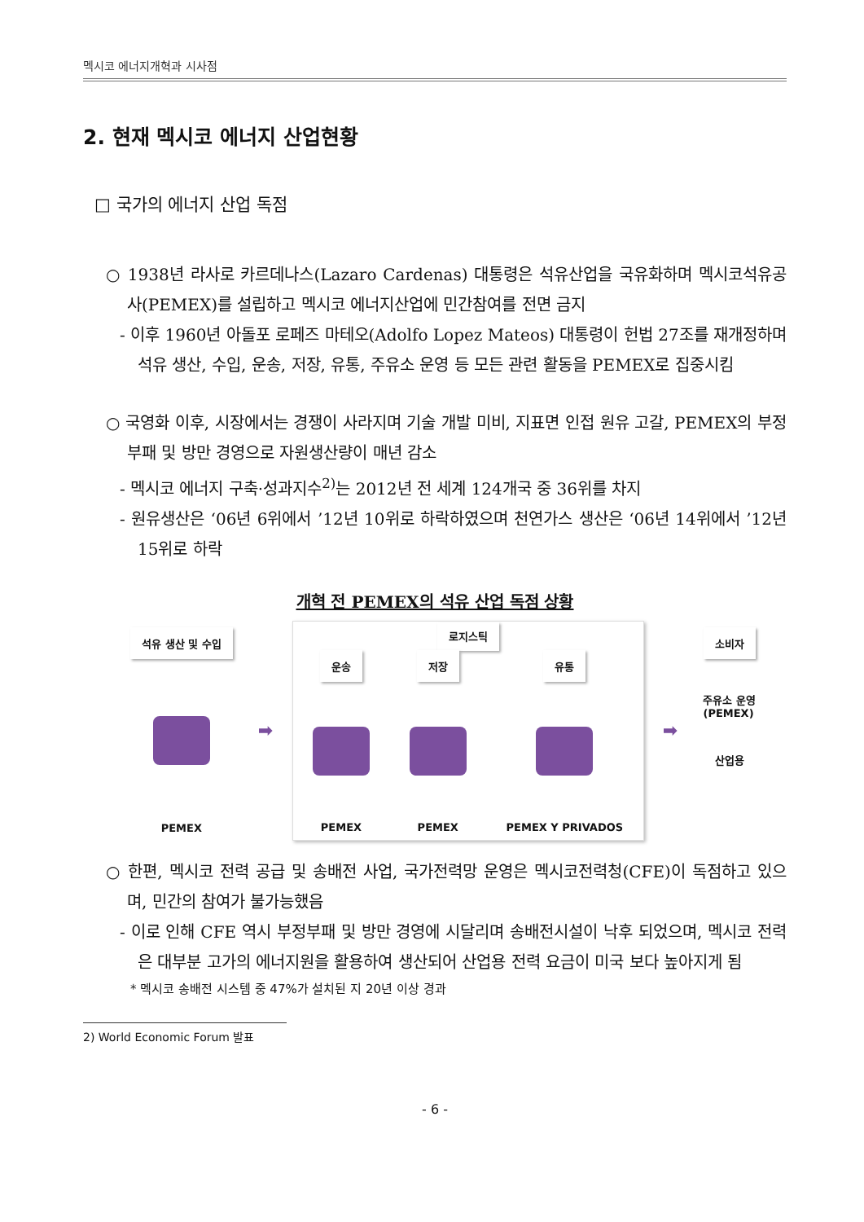멕시코 에너지개혁과 시사점
2. 현재 멕시코 에너지 산업현황
□ 국가의 에너지 산업 독점
○ 1938년 라사로 카르데나스(Lazaro Cardenas) 대통령은 석유산업을 국유화하며 멕시코석유공사(PEMEX)를 설립하고 멕시코 에너지산업에 민간참여를 전면 금지
- 이후 1960년 아돌포 로페즈 마테오(Adolfo Lopez Mateos) 대통령이 헌법 27조를 재개정하며 석유 생산, 수입, 운송, 저장, 유통, 주유소 운영 등 모든 관련 활동을 PEMEX로 집중시킴
○ 국영화 이후, 시장에서는 경쟁이 사라지며 기술 개발 미비, 지표면 인접 원유 고갈, PEMEX의 부정부패 및 방만 경영으로 자원생산량이 매년 감소
- 멕시코 에너지 구축·성과지수<sup>2)</sup>는 2012년 전 세계 124개국 중 36위를 차지
- 원유생산은 ‘06년 6위에서 ’12년 10위로 하락하였으며 천연가스 생산은 ‘06년 14위에서 ’12년 15위로 하락
개혁 전 PEMEX의 석유 산업 독점 상황
석유 생산 및 수입
PEMEX
➡
로지스틱
운송
PEMEX
저장
PEMEX
유통
PEMEX Y PRIVADOS
➡
소비자
주유소 운영
(PEMEX)
산업용
○ 한편, 멕시코 전력 공급 및 송배전 사업, 국가전력망 운영은 멕시코전력청(CFE)이 독점하고 있으며, 민간의 참여가 불가능했음
- 이로 인해 CFE 역시 부정부패 및 방만 경영에 시달리며 송배전시설이 낙후 되었으며, 멕시코 전력은 대부분 고가의 에너지원을 활용하여 생산되어 산업용 전력 요금이 미국 보다 높아지게 됨
* 멕시코 송배전 시스템 중 47%가 설치된 지 20년 이상 경과
2) World Economic Forum 발표
- 6 -